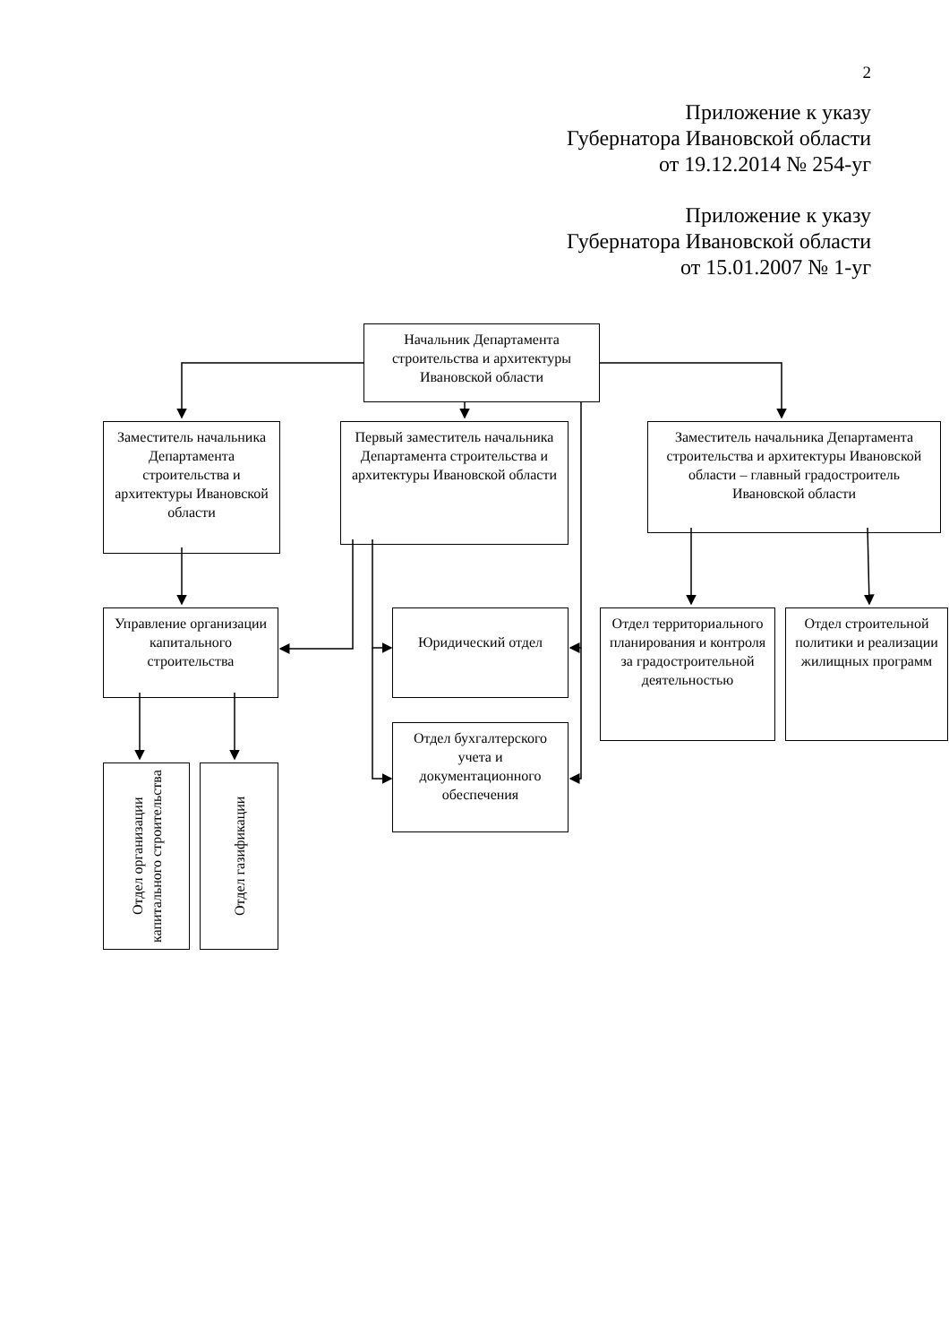2
Приложение к указу
Губернатора Ивановской области
от 19.12.2014 № 254-уг
Приложение к указу
Губернатора Ивановской области
от 15.01.2007 № 1-уг
Начальник Департамента строительства и архитектуры Ивановской области
Заместитель начальника Департамента строительства и архитектуры Ивановской области
Первый заместитель начальника Департамента строительства и архитектуры Ивановской области
Заместитель начальника Департамента строительства и архитектуры Ивановской области – главный градостроитель Ивановской области
Управление организации капитального строительства
Юридический отдел
Отдел территориального планирования и контроля за градостроительной деятельностью
Отдел строительной политики и реализации жилищных программ
Отдел бухгалтерского учета и документационного обеспечения
Отдел организации капитального строительства
Отдел газификации